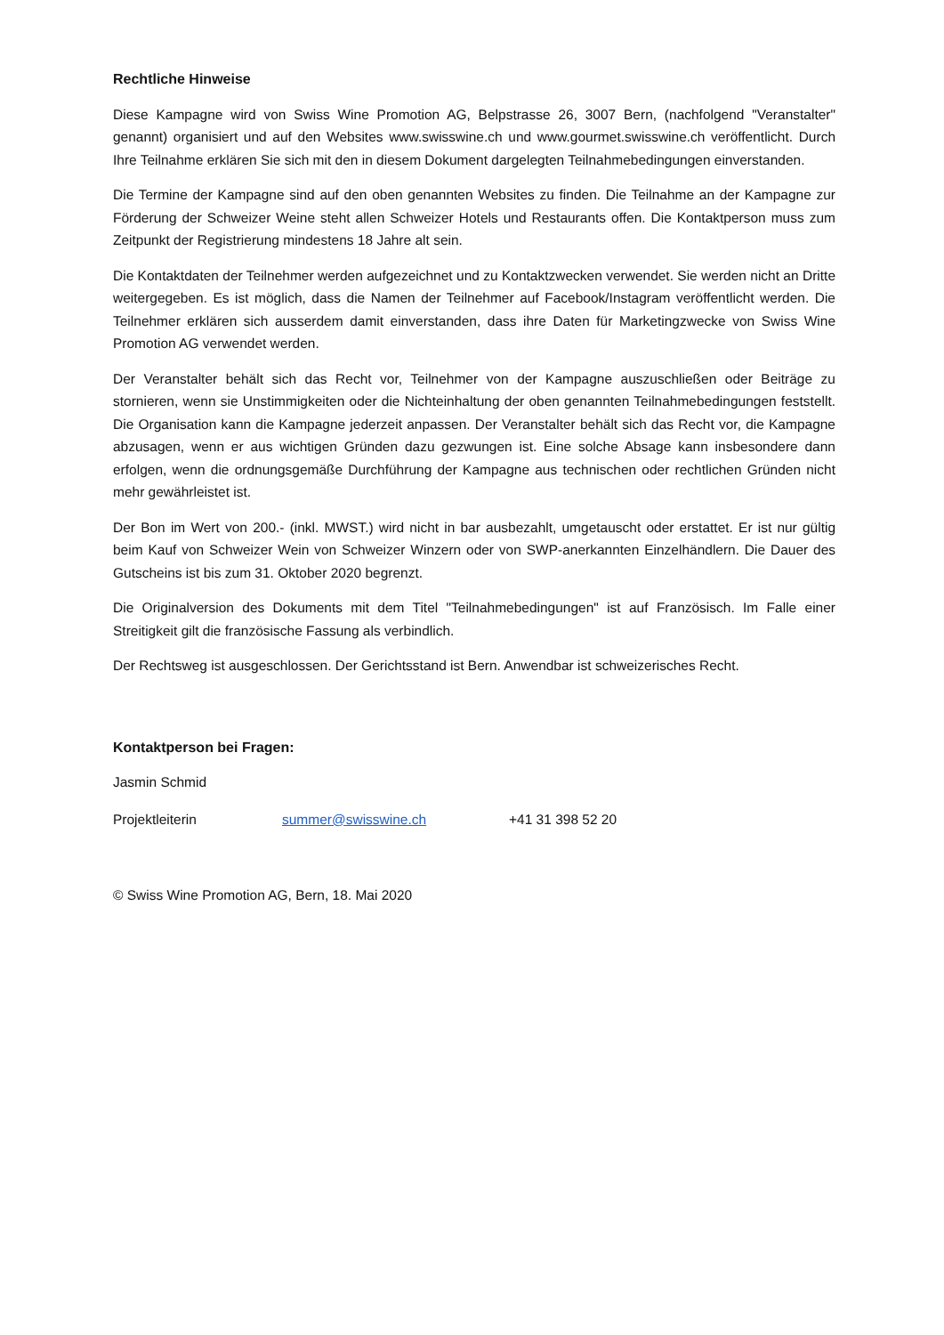Rechtliche Hinweise
Diese Kampagne wird von Swiss Wine Promotion AG, Belpstrasse 26, 3007 Bern, (nachfolgend "Veranstalter" genannt) organisiert und auf den Websites www.swisswine.ch und www.gourmet.swisswine.ch veröffentlicht. Durch Ihre Teilnahme erklären Sie sich mit den in diesem Dokument dargelegten Teilnahmebedingungen einverstanden.
Die Termine der Kampagne sind auf den oben genannten Websites zu finden. Die Teilnahme an der Kampagne zur Förderung der Schweizer Weine steht allen Schweizer Hotels und Restaurants offen. Die Kontaktperson muss zum Zeitpunkt der Registrierung mindestens 18 Jahre alt sein.
Die Kontaktdaten der Teilnehmer werden aufgezeichnet und zu Kontaktzwecken verwendet. Sie werden nicht an Dritte weitergegeben. Es ist möglich, dass die Namen der Teilnehmer auf Facebook/Instagram veröffentlicht werden. Die Teilnehmer erklären sich ausserdem damit einverstanden, dass ihre Daten für Marketingzwecke von Swiss Wine Promotion AG verwendet werden.
Der Veranstalter behält sich das Recht vor, Teilnehmer von der Kampagne auszuschließen oder Beiträge zu stornieren, wenn sie Unstimmigkeiten oder die Nichteinhaltung der oben genannten Teilnahmebedingungen feststellt. Die Organisation kann die Kampagne jederzeit anpassen. Der Veranstalter behält sich das Recht vor, die Kampagne abzusagen, wenn er aus wichtigen Gründen dazu gezwungen ist. Eine solche Absage kann insbesondere dann erfolgen, wenn die ordnungsgemäße Durchführung der Kampagne aus technischen oder rechtlichen Gründen nicht mehr gewährleistet ist.
Der Bon im Wert von 200.- (inkl. MWST.) wird nicht in bar ausbezahlt, umgetauscht oder erstattet. Er ist nur gültig beim Kauf von Schweizer Wein von Schweizer Winzern oder von SWP-anerkannten Einzelhändlern. Die Dauer des Gutscheins ist bis zum 31. Oktober 2020 begrenzt.
Die Originalversion des Dokuments mit dem Titel "Teilnahmebedingungen" ist auf Französisch. Im Falle einer Streitigkeit gilt die französische Fassung als verbindlich.
Der Rechtsweg ist ausgeschlossen. Der Gerichtsstand ist Bern. Anwendbar ist schweizerisches Recht.
Kontaktperson bei Fragen:
Jasmin Schmid
Projektleiterin summer@swisswine.ch +41 31 398 52 20
© Swiss Wine Promotion AG, Bern, 18. Mai 2020